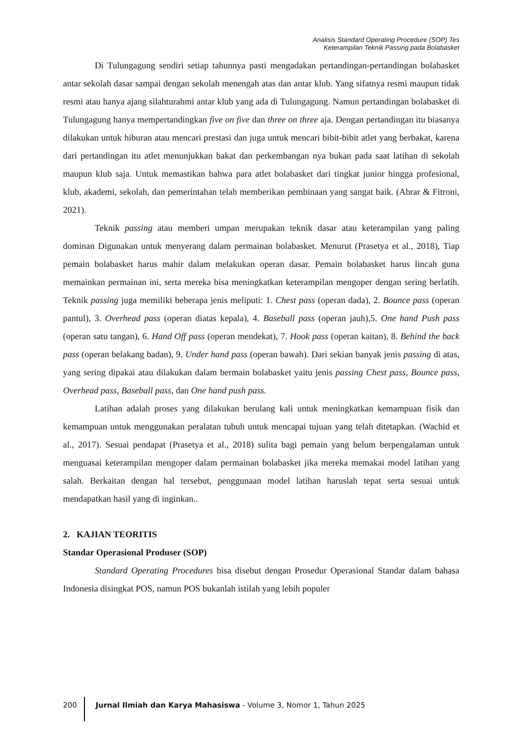Analisis Standard Operating Procedure (SOP) Tes
Keterampilan Teknik Passing pada Bolabasket
Di Tulungagung sendiri setiap tahunnya pasti mengadakan pertandingan-pertandingan bolabasket antar sekolah dasar sampai dengan sekolah menengah atas dan antar klub. Yang sifatnya resmi maupun tidak resmi atau hanya ajang silahturahmi antar klub yang ada di Tulungagung. Namun pertandingan bolabasket di Tulungagung hanya mempertandingkan five on five dan three on three aja. Dengan pertandingan itu biasanya dilakukan untuk hiburan atau mencari prestasi dan juga untuk mencari bibit-bibit atlet yang berbakat, karena dari pertandingan itu atlet menunjukkan bakat dan perkembangan nya bukan pada saat latihan di sekolah maupun klub saja. Untuk memastikan bahwa para atlet bolabasket dari tingkat junior hingga profesional, klub, akademi, sekolah, dan pemerintahan telah memberikan pembinaan yang sangat baik. (Abrar & Fitroni, 2021).
Teknik passing atau memberi umpan merupakan teknik dasar atau keterampilan yang paling dominan Digunakan untuk menyerang dalam permainan bolabasket. Menurut (Prasetya et al., 2018), Tiap pemain bolabasket harus mahir dalam melakukan operan dasar. Pemain bolabasket harus lincah guna memainkan permainan ini, serta mereka bisa meningkatkan keterampilan mengoper dengan sering berlatih. Teknik passing juga memiliki beberapa jenis meliputi: 1. Chest pass (operan dada), 2. Bounce pass (operan pantul), 3. Overhead pass (operan diatas kepala), 4. Baseball pass (operan jauh),5. One hand Push pass (operan satu tangan), 6. Hand Off pass (operan mendekat), 7. Hook pass (operan kaitan), 8. Behind the back pass (operan belakang badan), 9. Under hand pass (operan bawah). Dari sekian banyak jenis passing di atas, yang sering dipakai atau dilakukan dalam bermain bolabasket yaitu jenis passing Chest pass, Bounce pass, Overhead pass, Baseball pass, dan One hand push pass.
Latihan adalah proses yang dilakukan berulang kali untuk meningkatkan kemampuan fisik dan kemampuan untuk menggunakan peralatan tubuh untuk mencapai tujuan yang telah ditetapkan. (Wachid et al., 2017). Sesuai pendapat (Prasetya et al., 2018) sulita bagi pemain yang belum berpengalaman untuk menguasai keterampilan mengoper dalam permainan bolabasket jika mereka memakai model latihan yang salah. Berkaitan dengan hal tersebut, penggunaan model latihan haruslah tepat serta sesuai untuk mendapatkan hasil yang di inginkan..
2. KAJIAN TEORITIS
Standar Operasional Produser (SOP)
Standard Operating Procedures bisa disebut dengan Prosedur Operasional Standar dalam bahasa Indonesia disingkat POS, namun POS bukanlah istilah yang lebih populer
200 Jurnal Ilmiah dan Karya Mahasiswa - Volume 3, Nomor 1, Tahun 2025